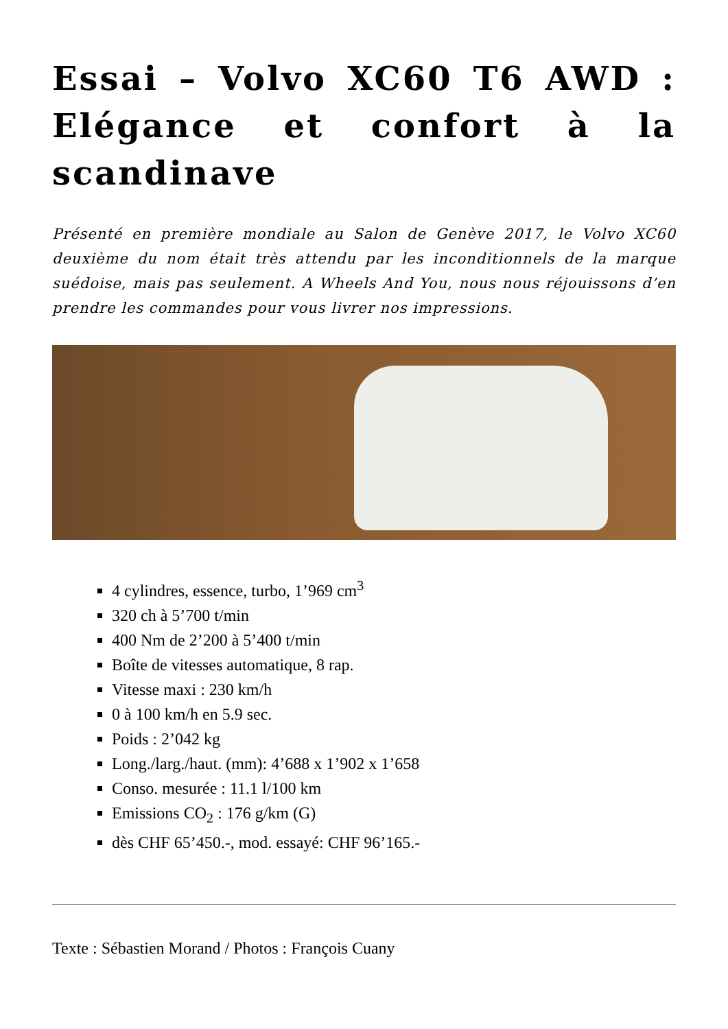Essai – Volvo XC60 T6 AWD : Elégance et confort à la scandinave
Présenté en première mondiale au Salon de Genève 2017, le Volvo XC60 deuxième du nom était très attendu par les inconditionnels de la marque suédoise, mais pas seulement. A Wheels And You, nous nous réjouissons d’en prendre les commandes pour vous livrer nos impressions.
4 cylindres, essence, turbo, 1’969 cm<sup>3</sup>
320 ch à 5’700 t/min
400 Nm de 2’200 à 5’400 t/min
Boîte de vitesses automatique, 8 rap.
Vitesse maxi : 230 km/h
0 à 100 km/h en 5.9 sec.
Poids : 2’042 kg
Long./larg./haut. (mm): 4’688 x 1’902 x 1’658
Conso. mesurée : 11.1 l/100 km
Emissions CO<sub>2</sub> : 176 g/km (G)
dès CHF 65’450.-, mod. essayé: CHF 96’165.-
Texte : Sébastien Morand / Photos : François Cuany